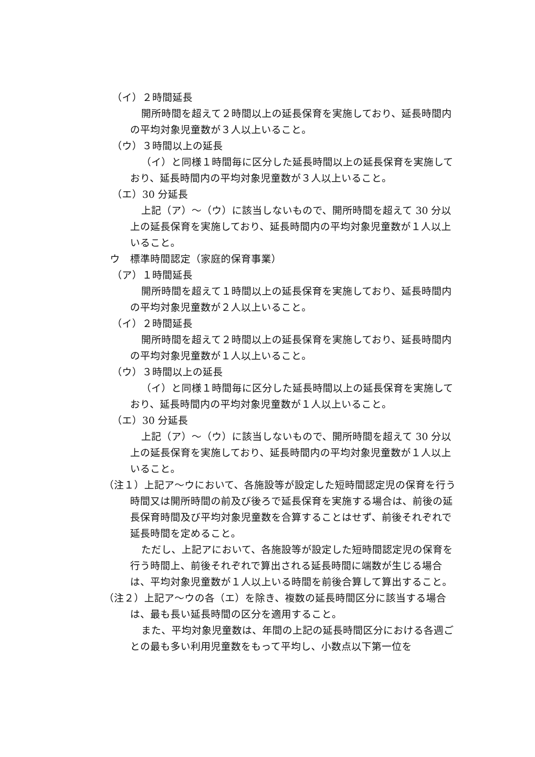（イ）２時間延長
開所時間を超えて２時間以上の延長保育を実施しており、延長時間内の平均対象児童数が３人以上いること。
（ウ）３時間以上の延長
（イ）と同様１時間毎に区分した延長時間以上の延長保育を実施しており、延長時間内の平均対象児童数が３人以上いること。
（エ）30 分延長
上記（ア）～（ウ）に該当しないもので、開所時間を超えて 30 分以上の延長保育を実施しており、延長時間内の平均対象児童数が１人以上いること。
ウ　標準時間認定（家庭的保育事業）
（ア）１時間延長
開所時間を超えて１時間以上の延長保育を実施しており、延長時間内の平均対象児童数が２人以上いること。
（イ）２時間延長
開所時間を超えて２時間以上の延長保育を実施しており、延長時間内の平均対象児童数が１人以上いること。
（ウ）３時間以上の延長
（イ）と同様１時間毎に区分した延長時間以上の延長保育を実施しており、延長時間内の平均対象児童数が１人以上いること。
（エ）30 分延長
上記（ア）～（ウ）に該当しないもので、開所時間を超えて 30 分以上の延長保育を実施しており、延長時間内の平均対象児童数が１人以上いること。
（注１）上記ア～ウにおいて、各施設等が設定した短時間認定児の保育を行う時間又は開所時間の前及び後ろで延長保育を実施する場合は、前後の延長保育時間及び平均対象児童数を合算することはせず、前後それぞれで延長時間を定めること。
ただし、上記アにおいて、各施設等が設定した短時間認定児の保育を行う時間上、前後それぞれで算出される延長時間に端数が生じる場合は、平均対象児童数が１人以上いる時間を前後合算して算出すること。
（注２）上記ア～ウの各（エ）を除き、複数の延長時間区分に該当する場合は、最も長い延長時間の区分を適用すること。
また、平均対象児童数は、年間の上記の延長時間区分における各週ごとの最も多い利用児童数をもって平均し、小数点以下第一位を